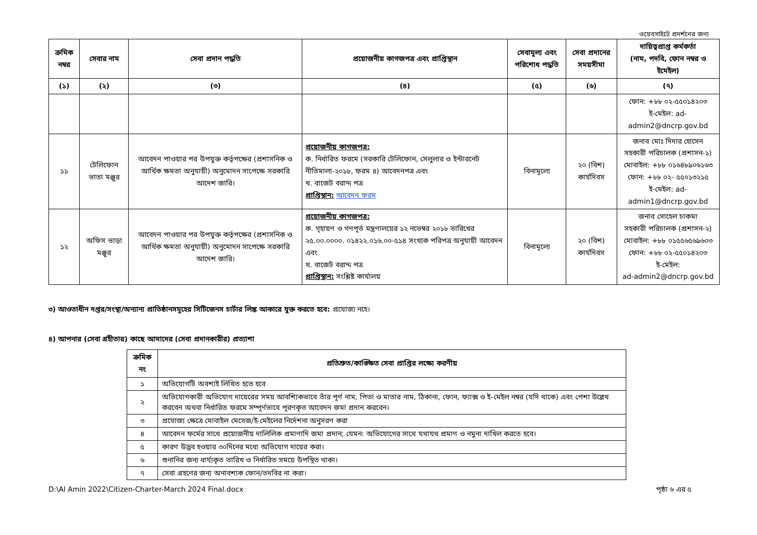ওয়েবসাইটে প্রদর্শনের জন্য
| ক্রমিক নম্বর | সেবার নাম | সেবা প্রদান পদ্ধতি | প্রয়োজনীয় কাগজপত্র এবং প্রাপ্তিস্থান | সেবামূল্য এবং পরিশোধ পদ্ধতি | সেবা প্রদানের সময়সীমা | দায়িত্বপ্রাপ্ত কর্মকর্তা (নাম, পদবি, ফোন নম্বর ও ইমেইল) |
| --- | --- | --- | --- | --- | --- | --- |
| (১) | (২) | (৩) | (৪) | (৫) | (৬) | (৭) |
| | | | | | | ফোন: +৮৮ ০২-৫৫০১৪২০৩ ই-মেইল: ad-admin2@dncrp.gov.bd |
| ১১ | টেলিফোন ভাতা মঞ্জুর | আবেদন পাওয়ার পর উপযুক্ত কর্তৃপক্ষের (প্রশাসনিক ও আর্থিক ক্ষমতা অনুযায়ী) অনুমোদন সাপেক্ষে সরকারি আদেশ জারি। | প্রয়োজনীয় কাগজপত্র: ক. নির্ধারিত ফরমে (সরকারি টেলিফোন, সেলুলার ও ইন্টারনেট নীতিমালা-২০১৮, ফরম ৪) আবেদনপত্র এবং খ. বাজেট বরাদ্দ পত্র প্রাপ্তিস্থান: আবেদন ফরম | বিনামূল্যে | ২০ (বিশ) কার্যদিবস | জনাব মোঃ দিদার হোসেন সহকারী পরিচালক (প্রশাসন-১) মোবাইল: +৮৮ ০১৬৪৮৯০৬১৬৩ ফোন: +৮৮ ০২- ৫৫০১৩২১৫ ই-মেইল: ad-admin1@dncrp.gov.bd |
| ১২ | অফিস ভাড়া মঞ্জুর | আবেদন পাওয়ার পর উপযুক্ত কর্তৃপক্ষের (প্রশাসনিক ও আর্থিক ক্ষমতা অনুযায়ী) অনুমোদন সাপেক্ষে সরকারি আদেশ জারি। | প্রয়োজনীয় কাগজপত্র: ক. গৃহায়ণ ও গণপূর্ত মন্ত্রণালয়ের ১২ নভেম্বর ২০১৮ তারিখের ২৫.০০.০০০০. ০১৪২২.০১৬.০০-৫১৪ সংখ্যক পরিপত্র অনুযায়ী আবেদন এবং খ. বাজেট বরাদ্দ পত্র প্রাপ্তিস্থান: সংশ্লিষ্ট কার্যালয় | বিনামূল্যে | ২০ (বিশ) কার্যদিবস | জনাব সোহেল চাকমা সহকারী পরিচালক (প্রশাসন-২) মোবাইল: +৮৮ ০১৫৫৬৫৬৯৬০৩ ফোন: +৮৮ ০২-৫৫০১৪২০৩ ই-মেইল: ad-admin2@dncrp.gov.bd |
৩) আওতাধীন দপ্তর/সংস্থা/অন্যান্য প্রাতিষ্ঠানসমূহের সিটিজেনস চার্টার লিঙ্ক আকারে যুক্ত করতে হবে: প্রযোজ্য নহে।
৪) আপনার (সেবা গ্রহীতার) কাছে আমাদের (সেবা প্রদানকারীর) প্রত্যাশা
| ক্রমিক নং | প্রতিশ্রুত/কাঙ্ক্ষিত সেবা প্রাপ্তির লক্ষ্যে করণীয় |
| --- | --- |
| ১ | অভিযোগটি অবশ্যই লিখিত হতে হবে |
| ২ | অভিযোগকারী অভিযোগ দায়েরের সময় আবশ্যিকভাবে তাঁর পূর্ণ নাম, পিতা ও মাতার নাম, ঠিকানা, ফোন, ফ্যাক্স ও ই-মেইল নম্বর (যদি থাকে) এবং পেশা উল্লেখ করবেন অথবা নির্ধারিত ফরমে সম্পূর্ণভাবে পূরণকৃত আবেদন জমা প্রদান করবেন। |
| ৩ | প্রযোজ্য ক্ষেত্রে মোবাইল মেসেজ/ই-মেইলের নির্দেশনা অনুসরণ করা |
| ৪ | আবেদন ফর্মের সাথে প্রয়োজনীয় দালিলিক প্রমাণাদি জমা প্রদান; যেমন: অভিযোগের সাথে যথাযথ প্রমাণ ও নমুনা দাখিল করতে হবে। |
| ৫ | কারণ উদ্ভব হওয়ার ৩০দিনের মধ্যে অভিযোগ দায়ের করা। |
| ৬ | শুনানির জন্য ধার্য্যকৃত তারিখ ও নির্ধারিত সময়ে উপস্থিত থাকা। |
| ৭ | সেবা গ্রহণের জন্য অনাবশ্যক ফোন/তদবির না করা। |
D:\Al Amin 2022\Citizen-Charter-March 2024 Final.docx পৃষ্ঠা ৬ এর ৫